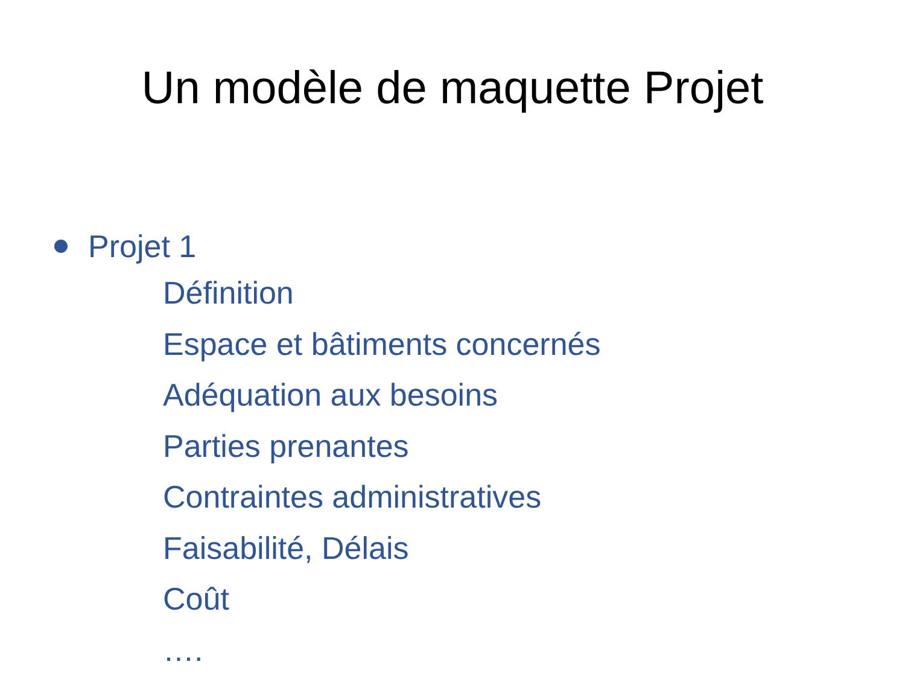Un modèle de maquette Projet
Projet 1
Définition
Espace et bâtiments concernés
Adéquation aux besoins
Parties prenantes
Contraintes administratives
Faisabilité, Délais
Coût
….